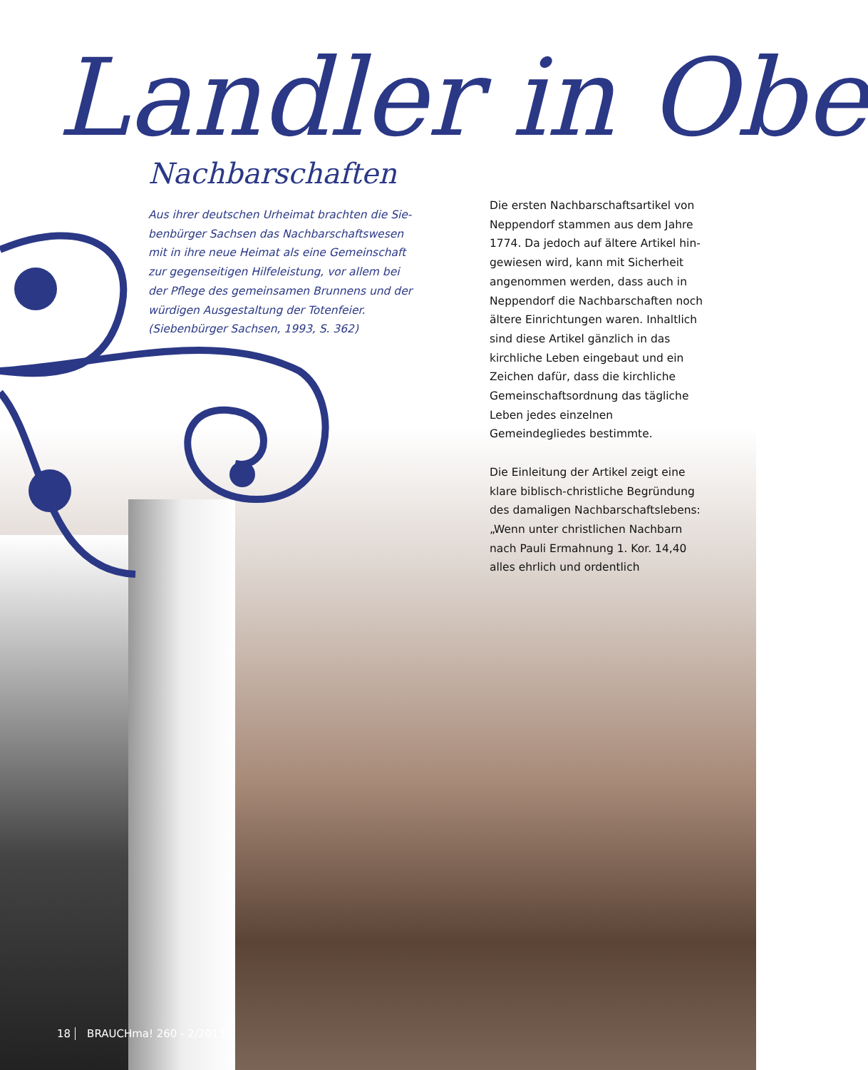Landler in Obe
Nachbarschaften
Aus ihrer deutschen Urheimat brachten die Sie­benbürger Sachsen das Nachbarschaftswesen mit in ihre neue Heimat als eine Gemeinschaft zur gegenseitigen Hilfeleistung, vor allem bei der Pflege des gemeinsamen Brunnens und der würdigen Aus­gestaltung der Totenfeier.
(Siebenbürger Sachsen, 1993, S. 362)
Die ersten Nachbarschaftsartikel von Neppendorf stammen aus dem Jahre 1774. Da jedoch auf ältere Artikel hin­gewiesen wird, kann mit Sicherheit angenommen werden, dass auch in Neppendorf die Nachbarschaften noch ältere Einrichtungen waren. Inhaltlich sind diese Artikel gänzlich in das kirchliche Leben eingebaut und ein Zeichen dafür, dass die kirchliche Gemeinschaftsordnung das tägliche Leben jedes einzelnen Gemeindegliedes bestimmte.
Die Einleitung der Artikel zeigt eine klare biblisch-christliche Begründung des damaligen Nachbarschafts­lebens: „Wenn unter christlichen Nachbarn nach Pauli Ermahnung 1. Kor. 14,40 alles ehrlich und ordentlich
18 BRAUCHma! 260 - 2/2013